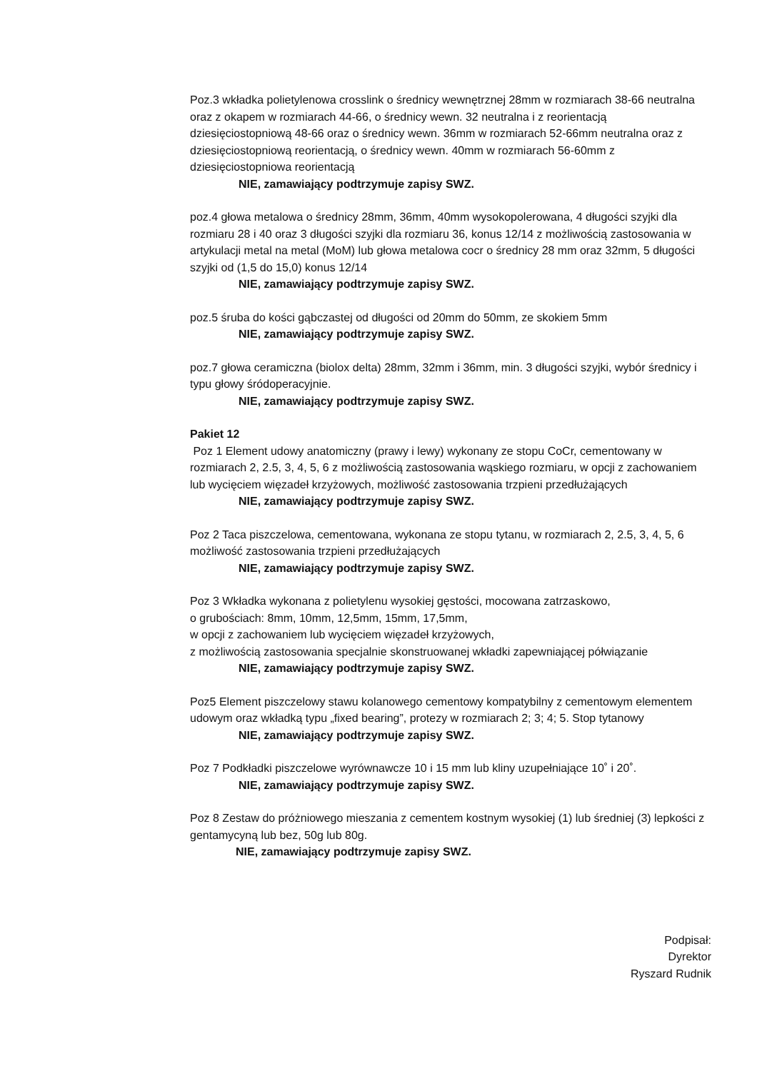Poz.3 wkładka polietylenowa crosslink o średnicy wewnętrznej 28mm w rozmiarach 38-66 neutralna oraz z okapem w rozmiarach 44-66, o średnicy wewn. 32 neutralna i z reorientacją dziesięciostopniową 48-66 oraz o średnicy wewn. 36mm w rozmiarach 52-66mm neutralna oraz z dziesięciostopniową reorientacją, o średnicy wewn. 40mm w rozmiarach 56-60mm z dziesięciostopniowa reorientacją
NIE, zamawiający podtrzymuje zapisy SWZ.
poz.4 głowa metalowa o średnicy 28mm, 36mm, 40mm wysokopolerowana, 4 długości szyjki dla rozmiaru 28 i 40 oraz 3 długości szyjki dla rozmiaru 36, konus 12/14 z możliwością zastosowania w artykulacji metal na metal (MoM) lub głowa metalowa cocr o średnicy 28 mm oraz 32mm, 5 długości szyjki od (1,5 do 15,0) konus 12/14
NIE, zamawiający podtrzymuje zapisy SWZ.
poz.5 śruba do kości gąbczastej od długości od 20mm do 50mm, ze skokiem 5mm
NIE, zamawiający podtrzymuje zapisy SWZ.
poz.7 głowa ceramiczna (biolox delta) 28mm, 32mm i 36mm, min. 3 długości szyjki, wybór średnicy i typu głowy śródoperacyjnie.
NIE, zamawiający podtrzymuje zapisy SWZ.
Pakiet 12
Poz 1 Element udowy anatomiczny (prawy i lewy) wykonany ze stopu CoCr, cementowany w rozmiarach 2, 2.5, 3, 4, 5, 6 z możliwością zastosowania wąskiego rozmiaru, w opcji z zachowaniem lub wycięciem więzadeł krzyżowych, możliwość zastosowania trzpieni przedłużających
NIE, zamawiający podtrzymuje zapisy SWZ.
Poz 2 Taca piszczelowa, cementowana, wykonana ze stopu tytanu, w rozmiarach 2, 2.5, 3, 4, 5, 6 możliwość zastosowania trzpieni przedłużających
NIE, zamawiający podtrzymuje zapisy SWZ.
Poz 3 Wkładka wykonana z polietylenu wysokiej gęstości, mocowana zatrzaskowo,
o grubościach: 8mm, 10mm, 12,5mm, 15mm, 17,5mm,
w opcji z zachowaniem lub wycięciem więzadeł krzyżowych,
z możliwością zastosowania specjalnie skonstruowanej wkładki zapewniającej półwiązanie
NIE, zamawiający podtrzymuje zapisy SWZ.
Poz5 Element piszczelowy stawu kolanowego cementowy kompatybilny z cementowym elementem udowym oraz wkładką typu „fixed bearing”, protezy w rozmiarach 2; 3; 4; 5. Stop tytanowy
NIE, zamawiający podtrzymuje zapisy SWZ.
Poz 7 Podkładki piszczelowe wyrównawcze 10 i 15 mm lub kliny uzupełniające 10˚ i 20˚.
NIE, zamawiający podtrzymuje zapisy SWZ.
Poz 8 Zestaw do próżniowego mieszania z cementem kostnym wysokiej (1) lub średniej (3) lepkości z gentamycyną lub bez, 50g lub 80g.
NIE, zamawiający podtrzymuje zapisy SWZ.
Podpisał:
Dyrektor
Ryszard Rudnik